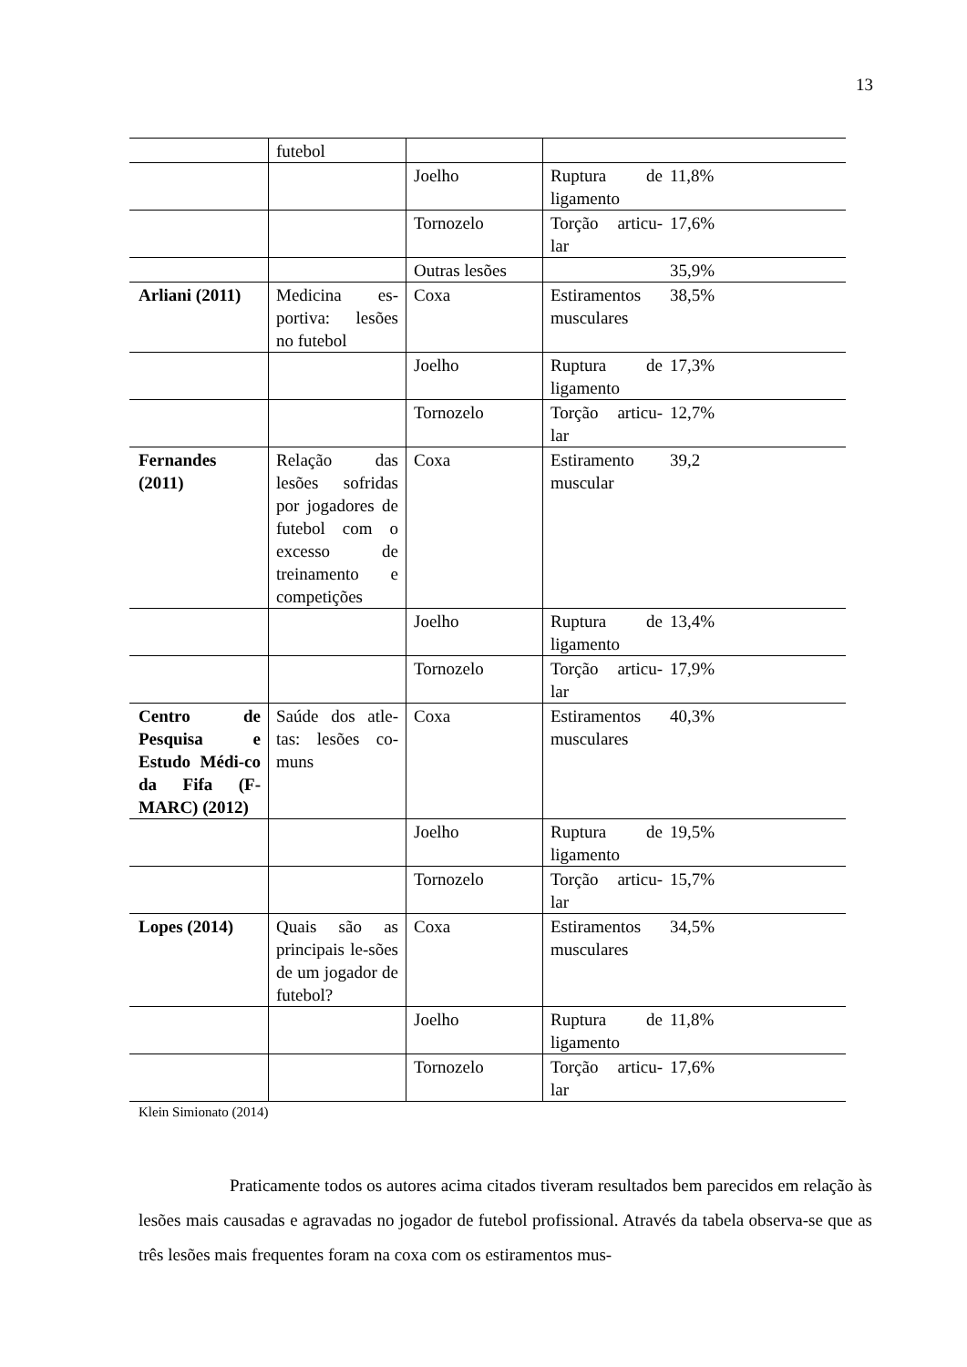13
| | futebol | | | |
| | | Joelho | Ruptura de ligamento | 11,8% |
| | | Tornozelo | Torção articu-lar | 17,6% |
| | | Outras lesões | | 35,9% |
| Arliani (2011) | Medicina es-portiva: lesões no futebol | Coxa | Estiramentos musculares | 38,5% |
| | | Joelho | Ruptura de ligamento | 17,3% |
| | | Tornozelo | Torção articu-lar | 12,7% |
| Fernandes (2011) | Relação das lesões sofridas por jogadores de futebol com o excesso de treinamento e competições | Coxa | Estiramento muscular | 39,2 |
| | | Joelho | Ruptura de ligamento | 13,4% |
| | | Tornozelo | Torção articu-lar | 17,9% |
| Centro de Pesquisa e Estudo Médi-co da Fifa (F-MARC) (2012) | Saúde dos atle-tas: lesões co-muns | Coxa | Estiramentos musculares | 40,3% |
| | | Joelho | Ruptura de ligamento | 19,5% |
| | | Tornozelo | Torção articu-lar | 15,7% |
| Lopes (2014) | Quais são as principais le-sões de um jogador de futebol? | Coxa | Estiramentos musculares | 34,5% |
| | | Joelho | Ruptura de ligamento | 11,8% |
| | | Tornozelo | Torção articu-lar | 17,6% |
Klein Simionato (2014)
Praticamente todos os autores acima citados tiveram resultados bem parecidos em relação às lesões mais causadas e agravadas no jogador de futebol profissional. Através da tabela observa-se que as três lesões mais frequentes foram na coxa com os estiramentos mus-